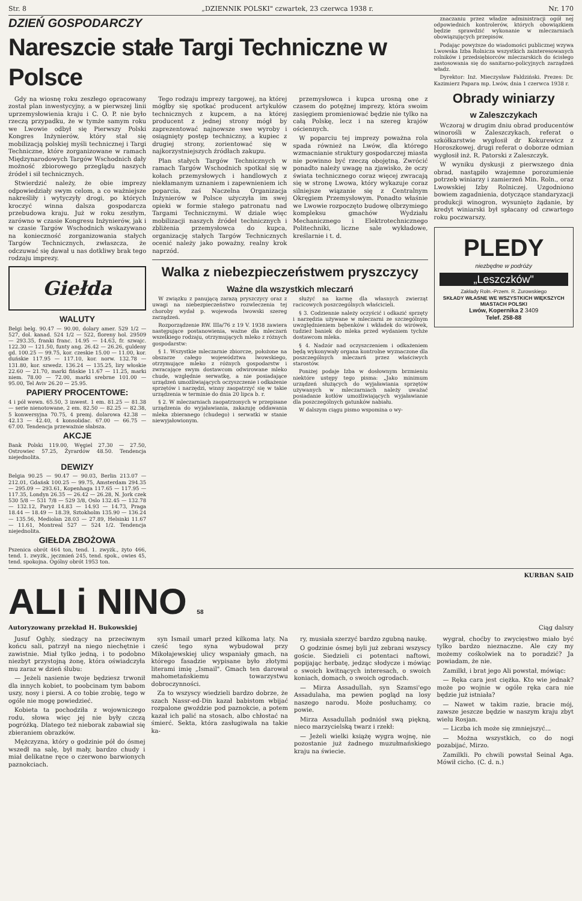Str. 8 „DZIENNIK POLSKI" czwartek, 23 czerwca 1938 r. Nr. 170
DZIEŃ GOSPODARCZY
Nareszcie stałe Targi Techniczne w Polsce
Gdy na wiosnę roku zeszłego opracowany został plan inwestycyjny, a w pierwszej linii uprzemysłowienia kraju i C. O. P. nie było rzeczą przypadku, że w tymże samym roku we Lwowie odbył się Pierwszy Polski Kongres Inżynierów, który stał się mobilizacją polskiej myśli technicznej i Targi Techniczne, które zorganizowane w ramach Międzynarodowych Targów Wschodnich dały możność zbiorowego przeglądu naszych źródeł i sił technicznych.
Stwierdzić należy, że obie imprezy odpowiedziały swym celom, a co ważniejsze nakreśliły i wytyczyły drogi, po których kroczyć winna dalsza gospodarcza przebudowa kraju. Już w roku zeszłym, zarówno w czasie Kongresu Inżynierów, jak i w czasie Targów Wschodnich wskazywano na konieczność zorganizowania stałych Targów Technicznych, zwłaszcza, że odczuwać się dawał u nas dotkliwy brak tego rodzaju imprezy.
Giełda
WALUTY
Belgi belg. 90.47 — 90.00, dolary amer. 529 1/2 — 527, dol. kanad. 524 1/2 — 522, floreny hol. 29509 — 293.35, franki franc. 14.95 — 14.63, fr. szwajc. 122.30 — 121.50, funty ang. 26.42 — 26.26, guldeny gd. 100.25 — 99.75, kor. czeskie 15.00 — 11.00, kor. duńskie 117.95 — 117.10, kor. norw. 132.78 — 131.80, kor. szwedz. 136.24 — 135.25, liry włoskie 22.60 — 21.70, marki fińskie 11.67 — 11.25, marki niem. 78.00 — 72.00, marki srebrne 101.00 — 95.00, Tel Aviv 26.20 — 25.95.
PAPIERY PROCENTOWE:
4 i pół wewn. 65.50, 3 inwest. 1 em. 81.25 — 81.38 — serie nienotowane, 2 em. 82.50 — 82.25 — 82.38, 5 konwersyjna 70.75, 4 premj. dolarowa 42.38 — 42.13 — 42.40, 4 konsolidac. 67.00 — 66.75 — 67.00. Tendencja przeważnie słabsza.
AKCJE
Bank Polski 119.00, Węgiel 27.30 — 27.50, Ostrowiec 57.25, Żyrardów 48.50. Tendencja niejednolita.
DEWIZY
Belgia 90.25 — 90.47 — 90.03, Berlin 213.07 — 212.01, Gdańsk 100.25 — 99.75, Amsterdam 294.35 — 295.09 — 293.61, Kopenhaga 117.65 — 117.95 — 117.35, Londyn 26.35 — 26.42 — 26.28, N. Jork czek 530 5/8 — 531 7/8 — 529 3/8, Oslo 132.45 — 132.78 — 132.12, Paryż 14.83 — 14.93 — 14.73, Praga 18.44 — 18.49 — 18.39, Sztokholm 135.90 — 136.24 — 135.56, Mediolan 28.03 — 27.89, Helsinki 11.67 — 11.61, Montreal 527 — 524 1/2. Tendencja niejednolita.
GIEŁDA ZBOŻOWA
Pszenica obrót 464 ton, tend. 1. zwyżk., żyto 466, tend. 1. zwyżk., jęczmień 245, tend. spok., owies 45, tend. spokojna. Ogólny obrót 1953 ton.
Tego rodzaju imprezy targowej, na której mógłby się spotkać producent artykułów technicznych z kupcem, a na której producent z jednej strony mógł by zaprezentować najnowsze swe wyroby i osiągnięty postęp techniczny, a kupiec z drugiej strony, zorientować się w najkorzystniejszych źródłach zakupu.
Plan stałych Targów Technicznych w ramach Targów Wschodnich spotkał się w kołach przemysłowych i handlowych z niekłamanym uznaniem i zapewnieniem ich poparcia, zaś Naczelna Organizacja Inżynierów w Polsce użyczyła im swej opieki w formie stałego patronatu nad Targami Technicznymi. W dziale więc mobilizacji naszych źródeł technicznych i zbliżenia przemysłowca do kupca, organizację stałych Targów Technicznych ocenić należy jako poważny, realny krok naprzód.
przemysłowca i kupca urosną one z czasem do potężnej imprezy, która swoim zasięgiem promieniować będzie nie tylko na całą Polskę, lecz i na szereg krajów ościennych.
W poparciu tej imprezy poważna rola spada również na Lwów, dla którego wzmacnianie struktury gospodarczej miasta nie powinno być rzeczą obojętną. Zwrócić ponadto należy uwagę na zjawisko, że oczy świata technicznego coraz więcej zwracają się w stronę Lwowa, który wykazuje coraz silniejsze wiązanie się z Centralnym Okręgiem Przemysłowym. Ponadto właśnie we Lwowie rozpoczęto budowę olbrzymiego kompleksu gmachów Wydziału Mechanicznego i Elektrotechnicznego Politechniki, liczne sale wykładowe, kreślarnie i t. d.
Walka z niebezpieczeństwem pryszczycy
Ważne dla wszystkich mleczarń
W związku z panującą zarazą pryszczycy oraz z uwagi na niebezpieczeństwo rozwleczenia tej choroby wydał p. wojewoda lwowski szereg zarządzeń.
Rozporządzenie RW. IIIa/76 z 19 V. 1938 zawiera następujące postanowienia, ważne dla mleczarń wszelkiego rodzaju, otrzymujących mleko z różnych gospodarstw:
§ 1. Wszystkie mleczarnie zbiorcze, położone na obszarze całego województwa lwowskiego, otrzymujące mleko z różnych gospodarstw i zwracające swym dostawcom odwirowane mleko chude, względnie serwatkę, a nie posiadające urządzeń umożliwiających oczyszczenie i odkażenie sprzętów i narzędzi, winny zaopatrzyć się w takie urządzenia w terminie do dnia 20 lipca b. r.
§ 2. W mleczarniach zaopatrzonych w przepisane urządzenia do wyjaławiania, zakazuję oddawania mleka zbieranego (chudego) i serwatki w stanie niewyjałowionym.
służyć na karmę dla własnych zwierząt racicowych poszczególnych właścicieli.
§ 3. Codziennie należy oczyścić i odkazić sprzęty i narzędzia używane w mleczarni ze szczególnym uwzględnieniem bębenków i wkładek do wirówek, tudzież baniek do mleka przed wydaniem tychże dostawcom mleka.
§ 4. Nadzór nad oczyszczeniem i odkażeniem będą wykonywały organa kontrolne wyznaczone dla poszczególnych mleczarń przez właściwych starostów.
Poniżej podaje Izba w dosłownym brzmieniu niektóre ustępy tego pisma: „Jako minimum urządzeń służących do wyjaławiania sprzętów używanych w mleczarniach należy uważać posiadanie kotłów umożliwiających wyjaławianie dla poszczególnych gatunków nabiału.
W dalszym ciągu pismo wspomina o wy-
znaczaniu przez władze administracji ogół nej odpowiednich kontrolerów, których obowiązkiem będzie sprawdzić wykonanie w mleczarniach obowiązujących przepisów.
Podając powyższe do wiadomości publicznej wzywa Lwowska Izba Rolnicza wszystkich zainteresowanych rolników i przedsiębiorców mleczarskich do ścisłego zastosowania się do sanitarno-policyjnych zarządzeń władz.
Dyrektor: Inż. Mieczysław Faldziński. Prezes: Dr. Kazimierz Papara mp. Lwów, dnia 1 czerwca 1938 r.
Obrady winiarzy
w Zaleszczykach
Wczoraj w drugim dniu obrad producentów winorośli w Zaleszczykach, referat o szkółkarstwie wygłosił dr Kokurewicz z Horoszkowej, drugi referat o doborze odmian wygłosił inż. R. Patorski z Zaleszczyk.
W wyniku dyskusji z pierwszego dnia obrad, nastąpiło wzajemne porozumienie potrzeb winiarzy i zamierzeń Min. Roln., oraz Lwowskiej Izby Rolniczej. Uzgodniono bowiem zagadnienia, dotyczące standaryzacji produkcji winogron, wysunięto żądanie, by kredyt winiarski był spłacany od czwartego roku poczwarszy.
PLEDY
niezbędne w podróży
„Leszczków"
Zakłady Roln.-Przem. R. Żurowskiego
SKŁADY WŁASNE WE WSZYSTKICH WIĘKSZYCH MIASTACH POLSKI
Lwów, Kopernika 2 3409
Telef. 258-88
KURBAN SAID
ALI i NINO 58
Autoryzowany przekład H. Bukowskiej Ciąg dalszy
Jusuf Oghly, siedzący na przeciwnym końcu sali, patrzył na niego niechętnie i zawistnie. Miał tylko jedną, i to podobno niezbyt przystojną żonę, która oświadczyła mu zaraz w dzień ślubu:
— Jeżeli nasienie twoje będziesz trwonił dla innych kobiet, to poobcinam tym babom uszy, nosy i piersi. A co tobie zrobię, tego w ogóle nie mogę powiedzieć.
Kobieta ta pochodziła z wojowniczego rodu, słowa więc jej nie były czczą pogróżką. Dlatego też nieborak zabawiał się zbieraniem obrazków.
Mężczyzna, który o godzinie pół do ósmej wszedł na salę, był mały, bardzo chudy i miał delikatne ręce o czerwono barwionych paznokciach.
syn Ismail umarł przed kilkoma laty. Na cześć tego syna wybudował przy Mikołajewskiej ulicy wspaniały gmach, na którego fasadzie wypisane było złotymi literami imię „Ismail". Gmach ten darował mahometańskiemu towarzystwu dobroczynności.
Za to wszyscy wiedzieli bardzo dobrze, że szach Nassr-ed-Din kazał babistom wbijać rozpalone gwoździe pod paznokcie, a potem kazał ich palić na stosach, albo chłostać na śmierć. Sekta, która zasługiwała na takie ka-
ry, musiała szerzyć bardzo zgubną naukę.
O godzinie ósmej byli już zebrani wszyscy goście. Siedzieli ci potentaci naftowi, popijając herbatę, jedząc słodycze i mówiąc o swoich kwitnących interesach, o swoich koniach, domach, o swoich ogrodach.
— Mirza Assadullah, syn Szamsi'ego Assadulaha, ma pewien pogląd na losy naszego narodu. Może posłuchamy, co powie.
Mirza Assadullah podniósł swą piękną, nieco marzycielską twarz i rzekł:
— Jeżeli wielki książę wygra wojnę, nie pozostanie już żadnego muzułmańskiego kraju na świecie.
wygrał, choćby to zwycięstwo miało być tylko bardzo nieznaczne. Ale czy my możemy cośkolwiek na to poradzić? Ja powiadam, że nie.
Zamilkł, i brat jego Ali powstał, mówiąc:
— Ręka cara jest ciężka. Kto wie jednak? może po wojnie w ogóle ręka cara nie będzie już istniała?
— Nawet w takim razie, bracie mój, zawsze jeszcze będzie w naszym kraju zbyt wielu Rosjan.
— Liczba ich może się zmniejszyć...
— Można wszystkich, co do nogi pozabijać, Mirzo.
Zamilkli. Po chwili powstał Seinal Aga. Mówił cicho. (C. d. n.)